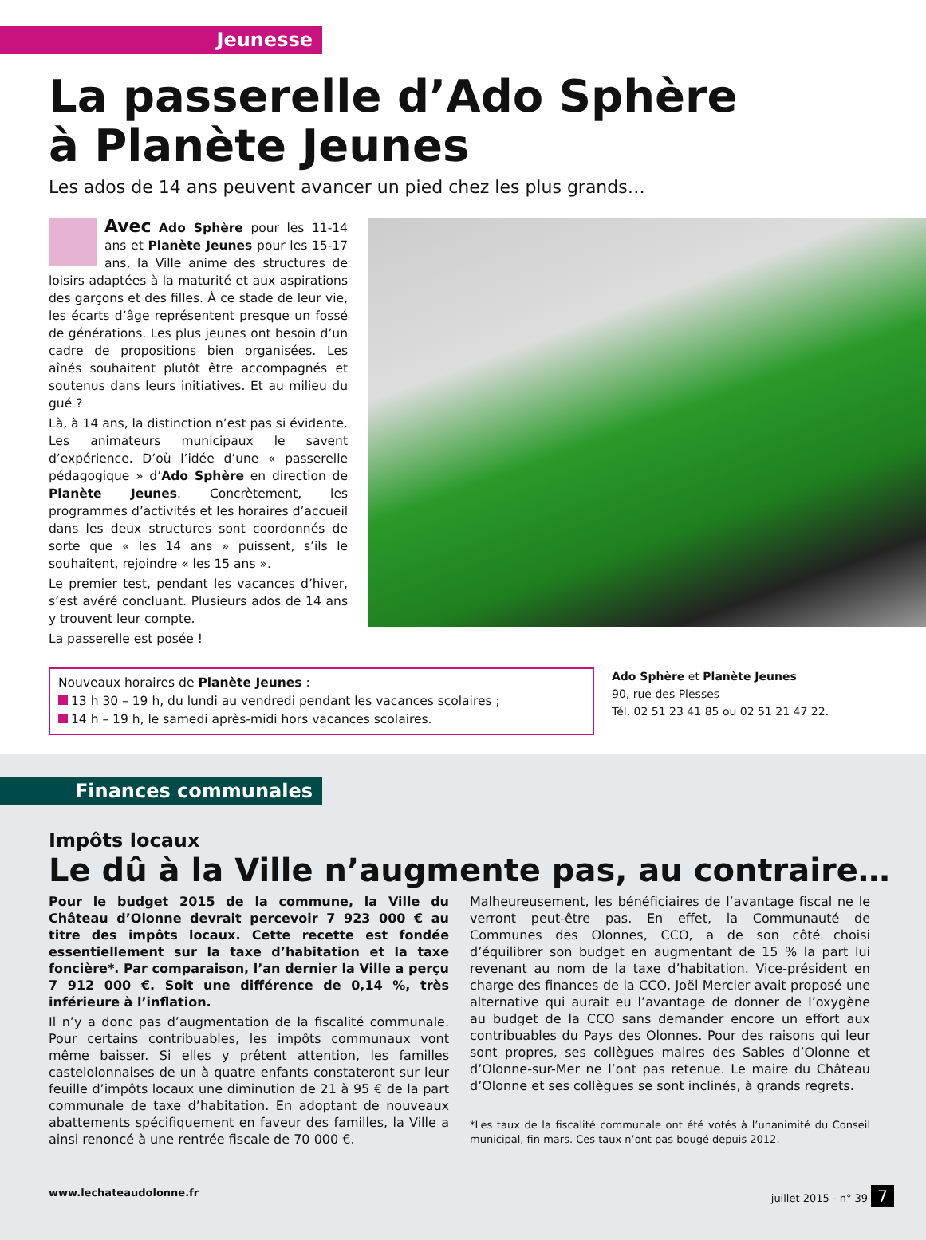Jeunesse
La passerelle d’Ado Sphère
à Planète Jeunes
Les ados de 14 ans peuvent avancer un pied chez les plus grands…
Avec Ado Sphère pour les 11-14 ans et Planète Jeunes pour les 15-17 ans, la Ville anime des structures de loisirs adaptées à la maturité et aux aspirations des garçons et des filles. À ce stade de leur vie, les écarts d’âge représentent presque un fossé de générations. Les plus jeunes ont besoin d’un cadre de propositions bien organisées. Les aînés souhaitent plutôt être accompagnés et soutenus dans leurs initiatives. Et au milieu du gué ?
Là, à 14 ans, la distinction n’est pas si évidente. Les animateurs municipaux le savent d’expérience. D’où l’idée d’une « passerelle pédagogique » d’Ado Sphère en direction de Planète Jeunes. Concrètement, les programmes d’activités et les horaires d’accueil dans les deux structures sont coordonnés de sorte que « les 14 ans » puissent, s’ils le souhaitent, rejoindre « les 15 ans ».
Le premier test, pendant les vacances d’hiver, s’est avéré concluant. Plusieurs ados de 14 ans y trouvent leur compte.
La passerelle est posée !
Nouveaux horaires de Planète Jeunes :
13 h 30 – 19 h, du lundi au vendredi pendant les vacances scolaires ;
14 h – 19 h, le samedi après-midi hors vacances scolaires.
Ado Sphère et Planète Jeunes
90, rue des Plesses
Tél. 02 51 23 41 85 ou 02 51 21 47 22.
Finances communales
Impôts locaux
Le dû à la Ville n’augmente pas, au contraire…
Pour le budget 2015 de la commune, la Ville du Château d’Olonne devrait percevoir 7 923 000 € au titre des impôts locaux. Cette recette est fondée essentiellement sur la taxe d’habitation et la taxe foncière*. Par comparaison, l’an dernier la Ville a perçu 7 912 000 €. Soit une différence de 0,14 %, très inférieure à l’inflation.
Il n’y a donc pas d’augmentation de la fiscalité communale. Pour certains contribuables, les impôts communaux vont même baisser. Si elles y prêtent attention, les familles castelolonnaises de un à quatre enfants constateront sur leur feuille d’impôts locaux une diminution de 21 à 95 € de la part communale de taxe d’habitation. En adoptant de nouveaux abattements spécifiquement en faveur des familles, la Ville a ainsi renoncé à une rentrée fiscale de 70 000 €.
Malheureusement, les bénéficiaires de l’avantage fiscal ne le verront peut-être pas. En effet, la Communauté de Communes des Olonnes, CCO, a de son côté choisi d’équilibrer son budget en augmentant de 15 % la part lui revenant au nom de la taxe d’habitation. Vice-président en charge des finances de la CCO, Joël Mercier avait proposé une alternative qui aurait eu l’avantage de donner de l’oxygène au budget de la CCO sans demander encore un effort aux contribuables du Pays des Olonnes. Pour des raisons qui leur sont propres, ses collègues maires des Sables d’Olonne et d’Olonne-sur-Mer ne l’ont pas retenue. Le maire du Château d’Olonne et ses collègues se sont inclinés, à grands regrets.
*Les taux de la fiscalité communale ont été votés à l’unanimité du Conseil municipal, fin mars. Ces taux n’ont pas bougé depuis 2012.
www.lechateaudolonne.fr juillet 2015 - n° 39 7